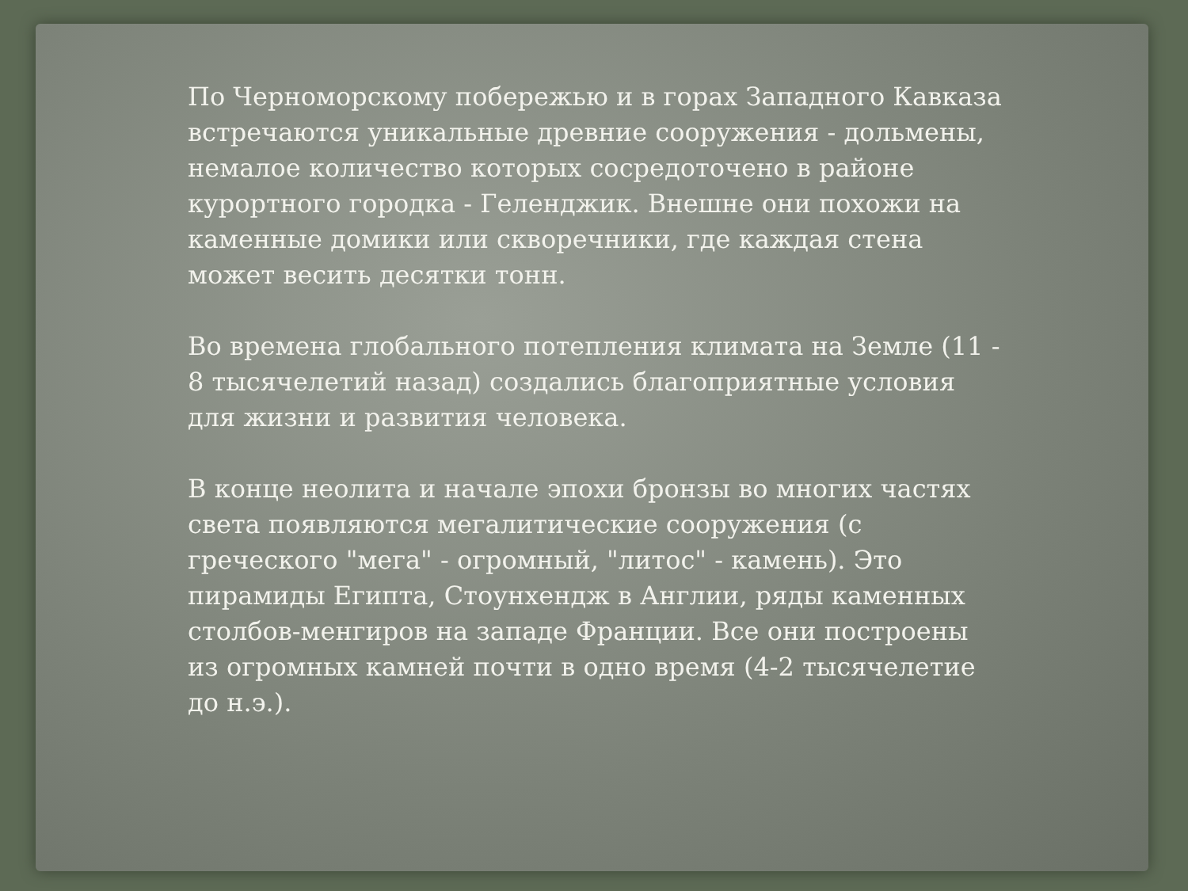По Черноморскому побережью и в горах Западного Кавказа встречаются уникальные древние сооружения - дольмены, немалое количество которых сосредоточено в районе курортного городка - Геленджик. Внешне они похожи на каменные домики или скворечники, где каждая стена может весить десятки тонн.
Во времена глобального потепления климата на Земле (11 - 8 тысячелетий назад) создались благоприятные условия для жизни и развития человека.
В конце неолита и начале эпохи бронзы во многих частях света появляются мегалитические сооружения (с греческого "мега" - огромный, "литос" - камень). Это пирамиды Египта, Стоунхендж в Англии, ряды каменных столбов-менгиров на западе Франции. Все они построены из огромных камней почти в одно время (4-2 тысячелетие до н.э.).